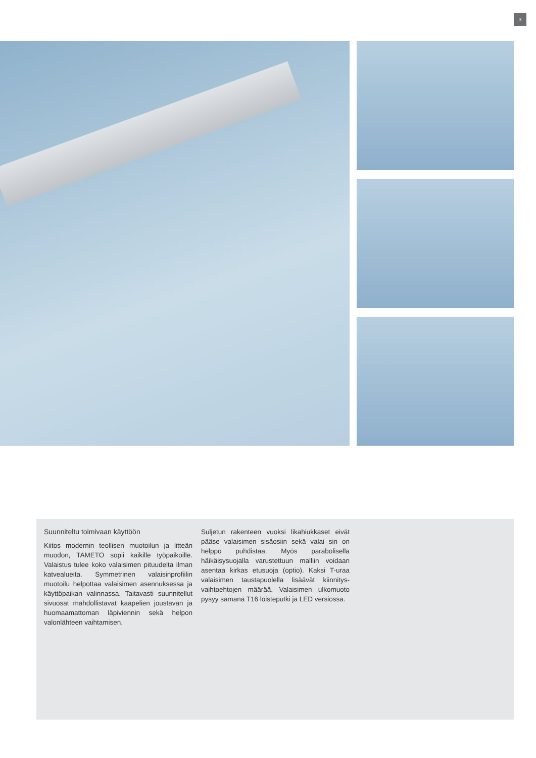3
Suunniteltu toimivaan käyttöön
Kiitos modernin teollisen muotoilun ja litteän muodon, TAMETO sopii kaikille työpaikoille. Valaistus tulee koko valaisimen pituudelta ilman katvealueita. Symmetrinen valaisinprofiilin muotoilu helpottaa valaisimen asennuksessa ja käyttöpaikan valinnassa. Taitavasti suunnitellut sivuosat mahdollistavat kaapelien joustavan ja huomaamattoman läpiviennin sekä helpon valonlähteen vaihtamisen.
Suljetun rakenteen vuoksi likahiukkaset eivät pääse valaisimen sisäosiin sekä valai sin on helppo puhdistaa. Myös parabolisella häikäisysuojalla varustettuun malliin voidaan asentaa kirkas etusuoja (optio). Kaksi T-uraa valaisimen taustapuolella lisäävät kiinnitys­vaihtoehtojen määrää. Valaisimen ulkomuo­to pysyy samana T16 loisteputki ja LED ver­siossa.